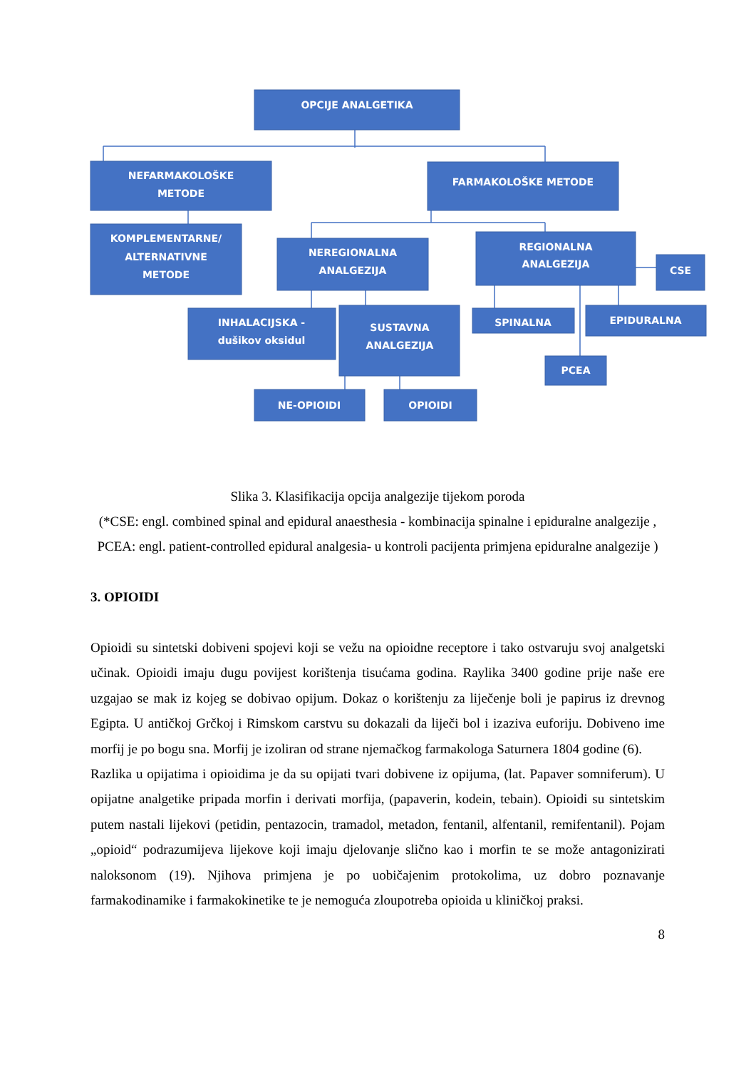OPCIJE ANALGETIKA
NEFARMAKOLOŠKE
METODE
FARMAKOLOŠKE METODE
KOMPLEMENTARNE/
ALTERNATIVNE
METODE
NEREGIONALNA
ANALGEZIJA
REGIONALNA
ANALGEZIJA
CSE
INHALACIJSKA -
dušikov oksidul
SUSTAVNA
ANALGEZIJA
SPINALNA
EPIDURALNA
PCEA
NE-OPIOIDI
OPIOIDI
Slika 3. Klasifikacija opcija analgezije tijekom poroda
(*CSE: engl. combined spinal and epidural anaesthesia - kombinacija spinalne i epiduralne analgezije , PCEA: engl. patient-controlled epidural analgesia- u kontroli pacijenta primjena epiduralne analgezije )
3. OPIOIDI
Opioidi su sintetski dobiveni spojevi koji se vežu na opioidne receptore i tako ostvaruju svoj analgetski učinak. Opioidi imaju dugu povijest korištenja tisućama godina. Raylika 3400 godine prije naše ere uzgajao se mak iz kojeg se dobivao opijum. Dokaz o korištenju za liječenje boli je papirus iz drevnog Egipta. U antičkoj Grčkoj i Rimskom carstvu su dokazali da liječi bol i izaziva euforiju. Dobiveno ime morfij je po bogu sna. Morfij je izoliran od strane njemačkog farmakologa Saturnera 1804 godine (6).
Razlika u opijatima i opioidima je da su opijati tvari dobivene iz opijuma, (lat. Papaver somniferum). U opijatne analgetike pripada morfin i derivati morfija, (papaverin, kodein, tebain). Opioidi su sintetskim putem nastali lijekovi (petidin, pentazocin, tramadol, metadon, fentanil, alfentanil, remifentanil). Pojam „opioid“ podrazumijeva lijekove koji imaju djelovanje slično kao i morfin te se može antagonizirati naloksonom (19). Njihova primjena je po uobičajenim protokolima, uz dobro poznavanje farmakodinamike i farmakokinetike te je nemoguća zloupotreba opioida u kliničkoj praksi.
8